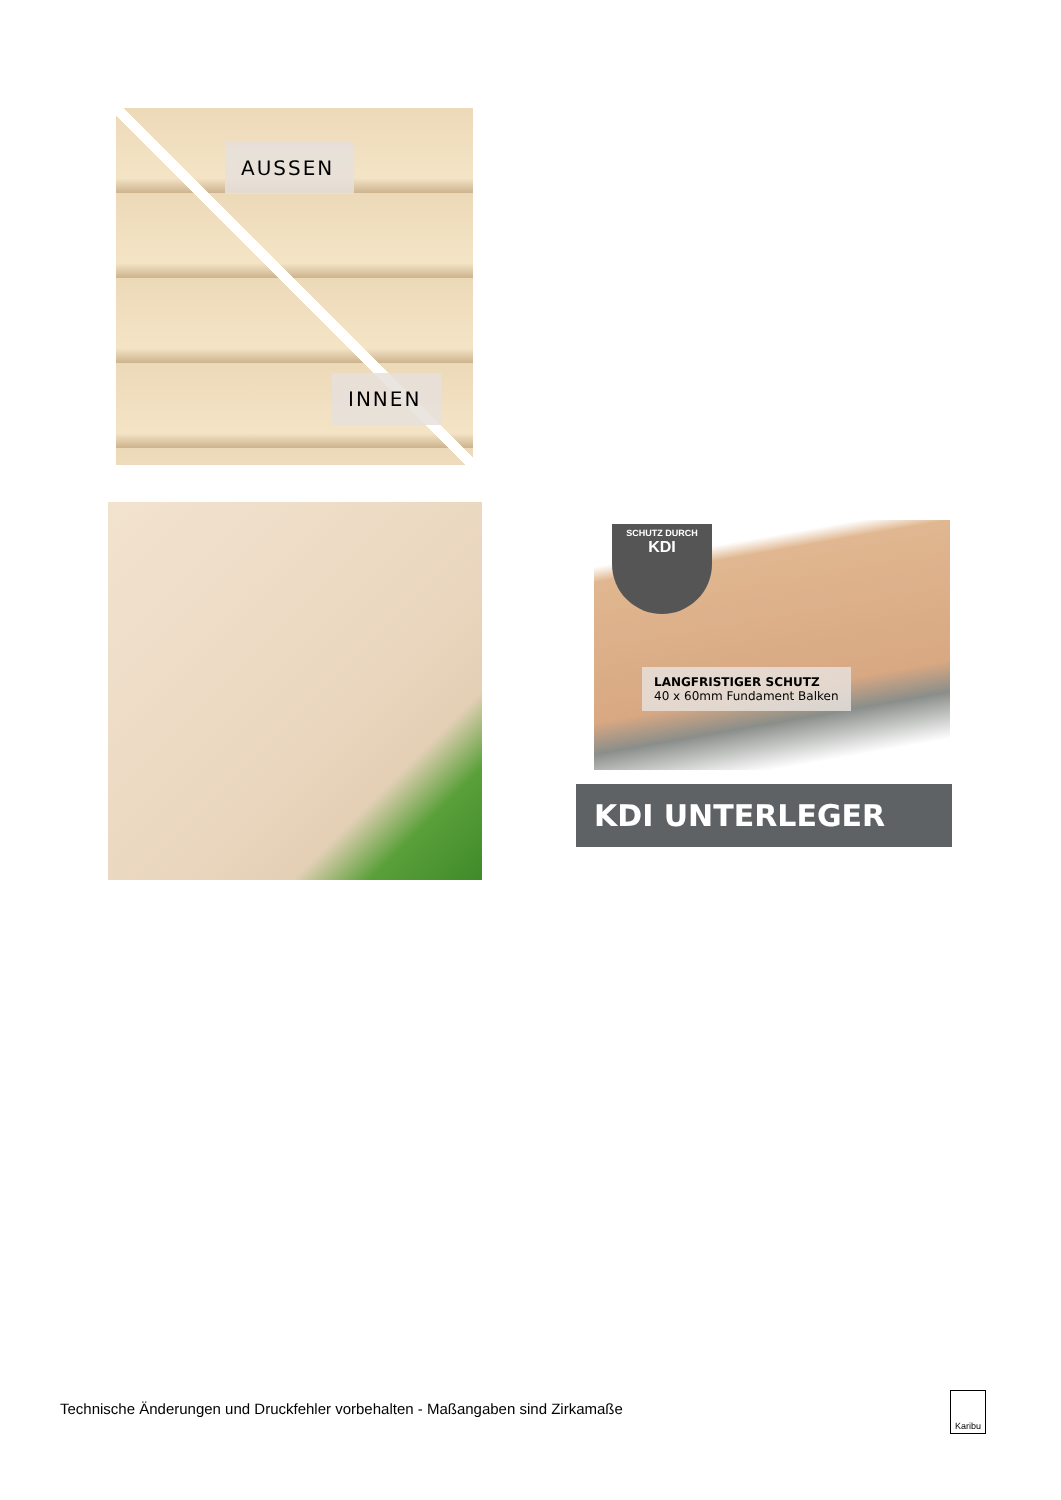AUSSEN
INNEN
SCHUTZ DURCH
KDI
LANGFRISTIGER SCHUTZ
40 x 60mm Fundament Balken
KDI UNTERLEGER
Technische Änderungen und Druckfehler vorbehalten - Maßangaben sind Zirkamaße
Karibu